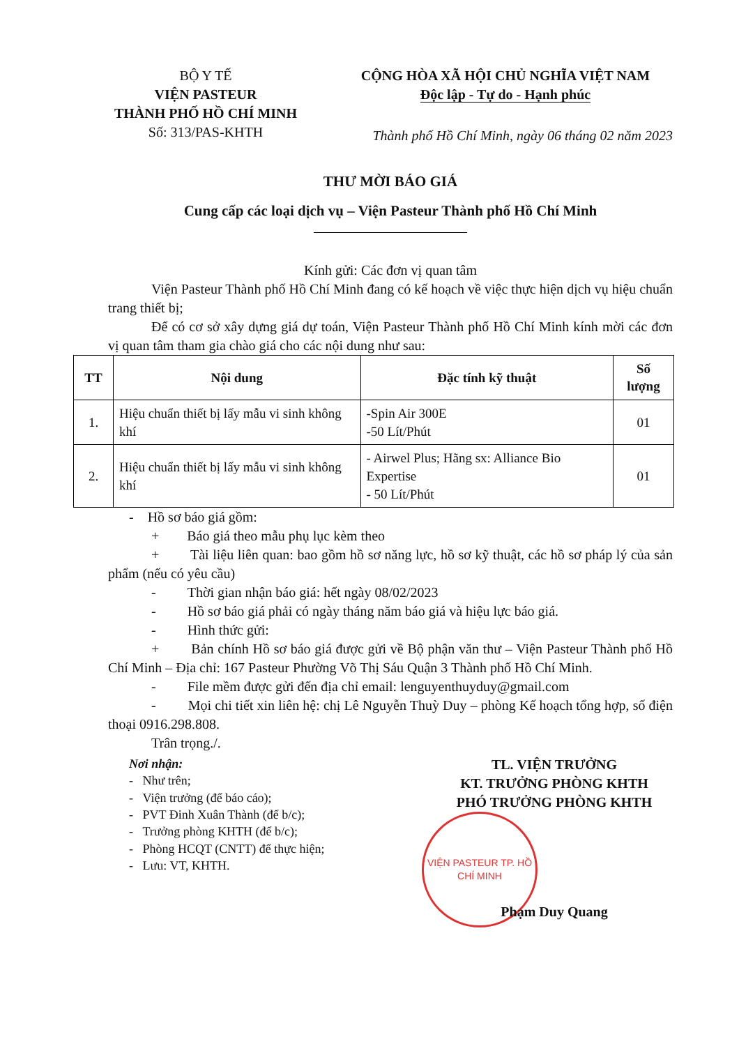BỘ Y TẾ
VIỆN PASTEUR
THÀNH PHỐ HỒ CHÍ MINH
Số: 313/PAS-KHTH
CỘNG HÒA XÃ HỘI CHỦ NGHĨA VIỆT NAM
Độc lập - Tự do - Hạnh phúc
Thành phố Hồ Chí Minh, ngày 06 tháng 02 năm 2023
THƯ MỜI BÁO GIÁ
Cung cấp các loại dịch vụ – Viện Pasteur Thành phố Hồ Chí Minh
Kính gửi: Các đơn vị quan tâm
Viện Pasteur Thành phố Hồ Chí Minh đang có kế hoạch về việc thực hiện dịch vụ hiệu chuẩn trang thiết bị;
Để có cơ sở xây dựng giá dự toán, Viện Pasteur Thành phố Hồ Chí Minh kính mời các đơn vị quan tâm tham gia chào giá cho các nội dung như sau:
| TT | Nội dung | Đặc tính kỹ thuật | Số lượng |
| --- | --- | --- | --- |
| 1. | Hiệu chuẩn thiết bị lấy mẫu vi sinh không khí | -Spin Air 300E -50 Lít/Phút | 01 |
| 2. | Hiệu chuẩn thiết bị lấy mẫu vi sinh không khí | - Airwel Plus; Hãng sx: Alliance Bio Expertise - 50 Lít/Phút | 01 |
- Hồ sơ báo giá gồm:
+ Báo giá theo mẫu phụ lục kèm theo
+ Tài liệu liên quan: bao gồm hồ sơ năng lực, hồ sơ kỹ thuật, các hồ sơ pháp lý của sản phẩm (nếu có yêu cầu)
- Thời gian nhận báo giá: hết ngày 08/02/2023
- Hồ sơ báo giá phải có ngày tháng năm báo giá và hiệu lực báo giá.
- Hình thức gửi:
+ Bản chính Hồ sơ báo giá được gửi về Bộ phận văn thư – Viện Pasteur Thành phố Hồ Chí Minh – Địa chỉ: 167 Pasteur Phường Võ Thị Sáu Quận 3 Thành phố Hồ Chí Minh.
- File mềm được gửi đến địa chỉ email: lenguyenthuyduy@gmail.com
- Mọi chi tiết xin liên hệ: chị Lê Nguyễn Thuỳ Duy – phòng Kế hoạch tổng hợp, số điện thoại 0916.298.808.
Trân trọng./.
Nơi nhận:
- Như trên;
- Viện trưởng (để báo cáo);
- PVT Đinh Xuân Thành (để b/c);
- Trưởng phòng KHTH (để b/c);
- Phòng HCQT (CNTT) để thực hiện;
- Lưu: VT, KHTH.
TL. VIỆN TRƯỞNG
KT. TRƯỞNG PHÒNG KHTH
PHÓ TRƯỞNG PHÒNG KHTH
VIỆN PASTEUR TP. HỒ CHÍ MINH
Phạm Duy Quang